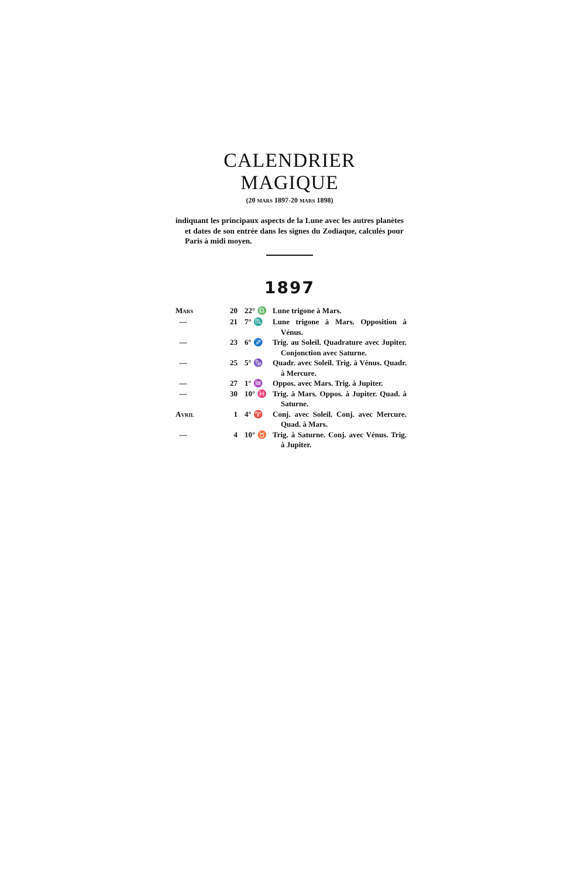CALENDRIER MAGIQUE
(20 MARS 1897-20 MARS 1898)
indiquant les principaux aspects de la Lune avec les autres planètes et dates de son entrée dans les signes du Zodiaque, calculés pour Paris à midi moyen.
1897
| M ARS | 20 | 22° ♎ | Lune trigone à Mars. |
| — | 21 | 7° ♏ | Lune trigone à Mars. Opposition à Vénus. |
| — | 23 | 6° ♐ | Trig. au Soleil. Quadrature avec Jupiter. Conjonction avec Saturne. |
| — | 25 | 5° ♑ | Quadr. avec Soleil. Trig. à Vénus. Quadr. à Mercure. |
| — | 27 | 1° ♒ | Oppos. avec Mars. Trig. à Jupiter. |
| — | 30 | 10° ♓ | Trig. à Mars. Oppos. à Jupiter. Quad. à Saturne. |
| A VRIL | 1 | 4° ♈ | Conj. avec Soleil. Conj. avec Mercure. Quad. à Mars. |
| — | 4 | 10° ♉ | Trig. à Saturne. Conj. avec Vénus. Trig. à Jupiter. |